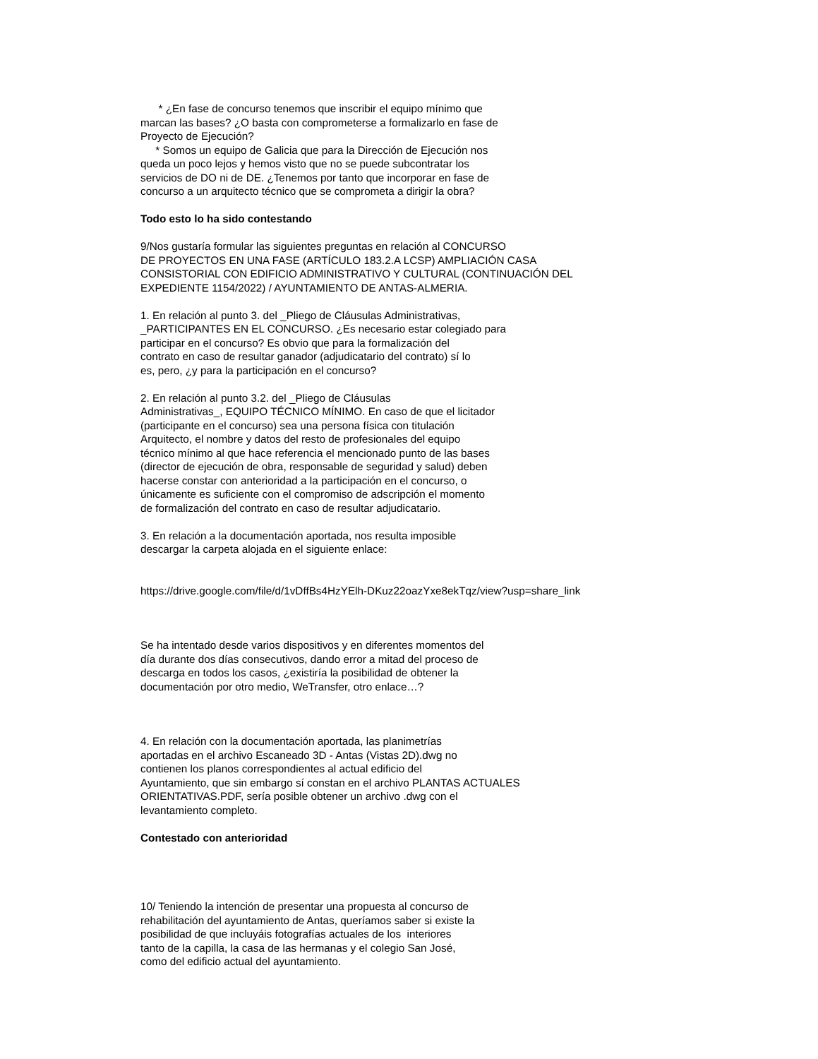* ¿En fase de concurso tenemos que inscribir el equipo mínimo que
marcan las bases? ¿O basta con comprometerse a formalizarlo en fase de
Proyecto de Ejecución?
* Somos un equipo de Galicia que para la Dirección de Ejecución nos
queda un poco lejos y hemos visto que no se puede subcontratar los
servicios de DO ni de DE. ¿Tenemos por tanto que incorporar en fase de
concurso a un arquitecto técnico que se comprometa a dirigir la obra?
Todo esto lo ha sido contestando
9/Nos gustaría formular las siguientes preguntas en relación al CONCURSO
DE PROYECTOS EN UNA FASE (ARTÍCULO 183.2.A LCSP) AMPLIACIÓN CASA
CONSISTORIAL CON EDIFICIO ADMINISTRATIVO Y CULTURAL (CONTINUACIÓN DEL
EXPEDIENTE 1154/2022) / AYUNTAMIENTO DE ANTAS-ALMERIA.
1. En relación al punto 3. del _Pliego de Cláusulas Administrativas,
_PARTICIPANTES EN EL CONCURSO. ¿Es necesario estar colegiado para
participar en el concurso? Es obvio que para la formalización del
contrato en caso de resultar ganador (adjudicatario del contrato) sí lo
es, pero, ¿y para la participación en el concurso?
2. En relación al punto 3.2. del _Pliego de Cláusulas
Administrativas_, EQUIPO TÉCNICO MÍNIMO. En caso de que el licitador
(participante en el concurso) sea una persona física con titulación
Arquitecto, el nombre y datos del resto de profesionales del equipo
técnico mínimo al que hace referencia el mencionado punto de las bases
(director de ejecución de obra, responsable de seguridad y salud) deben
hacerse constar con anterioridad a la participación en el concurso, o
únicamente es suficiente con el compromiso de adscripción el momento
de formalización del contrato en caso de resultar adjudicatario.
3. En relación a la documentación aportada, nos resulta imposible
descargar la carpeta alojada en el siguiente enlace:
https://drive.google.com/file/d/1vDffBs4HzYElh-DKuz22oazYxe8ekTqz/view?usp=share_link
Se ha intentado desde varios dispositivos y en diferentes momentos del
día durante dos días consecutivos, dando error a mitad del proceso de
descarga en todos los casos, ¿existiría la posibilidad de obtener la
documentación por otro medio, WeTransfer, otro enlace…?
4. En relación con la documentación aportada, las planimetrías
aportadas en el archivo Escaneado 3D - Antas (Vistas 2D).dwg no
contienen los planos correspondientes al actual edificio del
Ayuntamiento, que sin embargo sí constan en el archivo PLANTAS ACTUALES
ORIENTATIVAS.PDF, sería posible obtener un archivo .dwg con el
levantamiento completo.
Contestado con anterioridad
10/ Teniendo la intención de presentar una propuesta al concurso de
rehabilitación del ayuntamiento de Antas, queríamos saber si existe la
posibilidad de que incluyáis fotografías actuales de los interiores
tanto de la capilla, la casa de las hermanas y el colegio San José,
como del edificio actual del ayuntamiento.